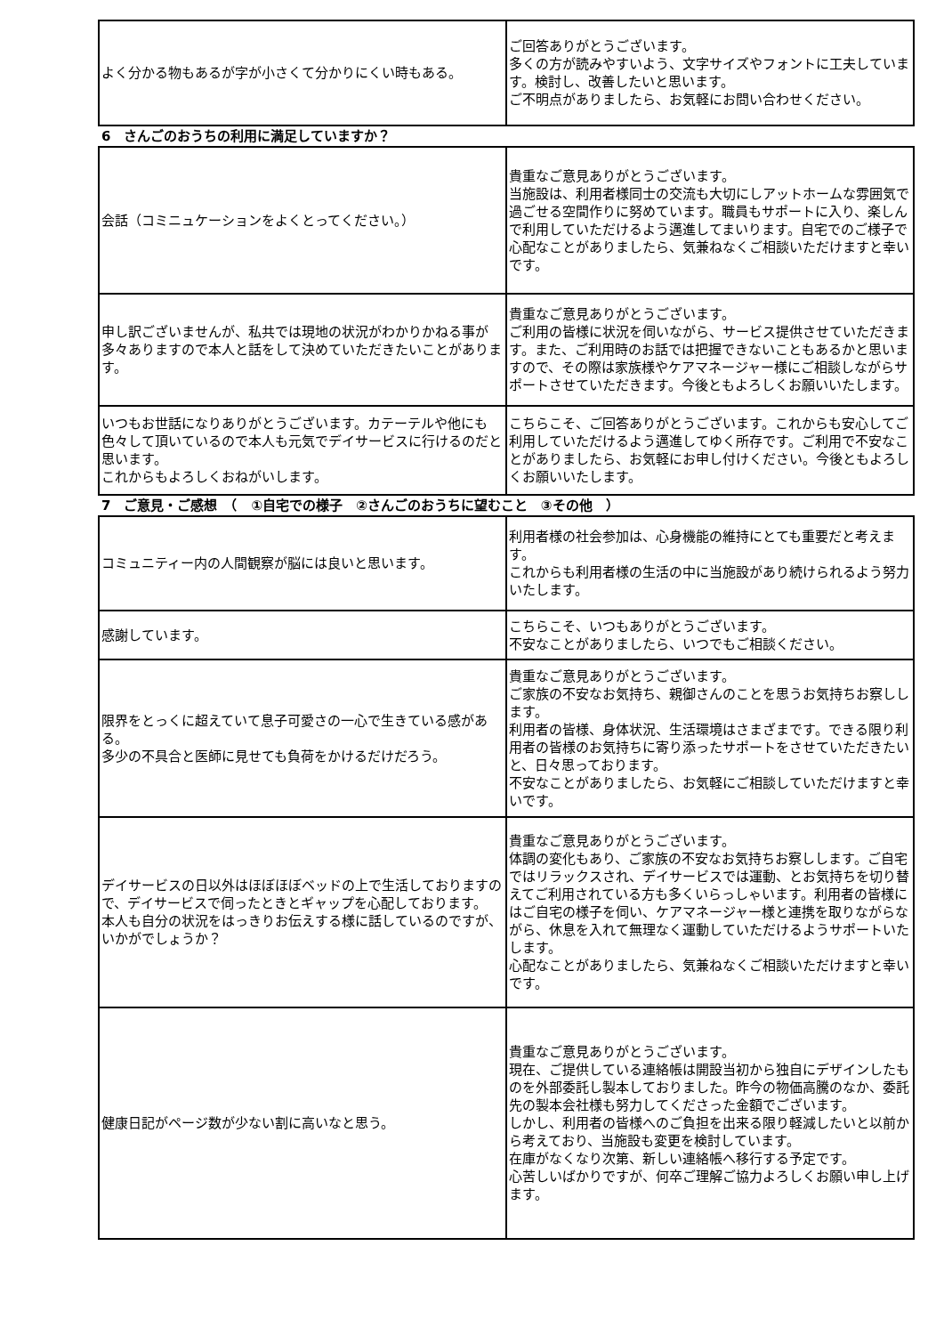| よく分かる物もあるが字が小さくて分かりにくい時もある。 | ご回答ありがとうございます。 多くの方が読みやすいよう、文字サイズやフォントに工夫しています。検討し、改善したいと思います。 ご不明点がありましたら、お気軽にお問い合わせください。 |
6　さんごのおうちの利用に満足していますか？
| 会話（コミニュケーションをよくとってください。） | 貴重なご意見ありがとうございます。 当施設は、利用者様同士の交流も大切にしアットホームな雰囲気で過ごせる空間作りに努めています。職員もサポートに入り、楽しんで利用していただけるよう邁進してまいります。自宅でのご様子で心配なことがありましたら、気兼ねなくご相談いただけますと幸いです。 |
| 申し訳ございませんが、私共では現地の状況がわかりかねる事が多々ありますので本人と話をして決めていただきたいことがあります。 | 貴重なご意見ありがとうございます。 ご利用の皆様に状況を伺いながら、サービス提供させていただきます。また、ご利用時のお話では把握できないこともあるかと思いますので、その際は家族様やケアマネージャー様にご相談しながらサポートさせていただきます。今後ともよろしくお願いいたします。 |
| いつもお世話になりありがとうございます。カテーテルや他にも色々して頂いているので本人も元気でデイサービスに行けるのだと思います。 これからもよろしくおねがいします。 | こちらこそ、ご回答ありがとうございます。これからも安心してご利用していただけるよう邁進してゆく所存です。ご利用で不安なことがありましたら、お気軽にお申し付けください。今後ともよろしくお願いいたします。 |
7　ご意見・ご感想　（　①自宅での様子　②さんごのおうちに望むこと　③その他　）
| コミュニティー内の人間観察が脳には良いと思います。 | 利用者様の社会参加は、心身機能の維持にとても重要だと考えます。 これからも利用者様の生活の中に当施設があり続けられるよう努力いたします。 |
| 感謝しています。 | こちらこそ、いつもありがとうございます。 不安なことがありましたら、いつでもご相談ください。 |
| 限界をとっくに超えていて息子可愛さの一心で生きている感がある。 多少の不具合と医師に見せても負荷をかけるだけだろう。 | 貴重なご意見ありがとうございます。 ご家族の不安なお気持ち、親御さんのことを思うお気持ちお察しします。 利用者の皆様、身体状況、生活環境はさまざまです。できる限り利用者の皆様のお気持ちに寄り添ったサポートをさせていただきたいと、日々思っております。 不安なことがありましたら、お気軽にご相談していただけますと幸いです。 |
| デイサービスの日以外はほぼほぼベッドの上で生活しておりますので、デイサービスで伺ったときとギャップを心配しております。 本人も自分の状況をはっきりお伝えする様に話しているのですが、いかがでしょうか？ | 貴重なご意見ありがとうございます。 体調の変化もあり、ご家族の不安なお気持ちお察しします。ご自宅ではリラックスされ、デイサービスでは運動、とお気持ちを切り替えてご利用されている方も多くいらっしゃいます。利用者の皆様にはご自宅の様子を伺い、ケアマネージャー様と連携を取りながらながら、休息を入れて無理なく運動していただけるようサポートいたします。 心配なことがありましたら、気兼ねなくご相談いただけますと幸いです。 |
| 健康日記がページ数が少ない割に高いなと思う。 | 貴重なご意見ありがとうございます。 現在、ご提供している連絡帳は開設当初から独自にデザインしたものを外部委託し製本しておりました。昨今の物価高騰のなか、委託先の製本会社様も努力してくださった金額でございます。 しかし、利用者の皆様へのご負担を出来る限り軽減したいと以前から考えており、当施設も変更を検討しています。 在庫がなくなり次第、新しい連絡帳へ移行する予定です。 心苦しいばかりですが、何卒ご理解ご協力よろしくお願い申し上げます。 |